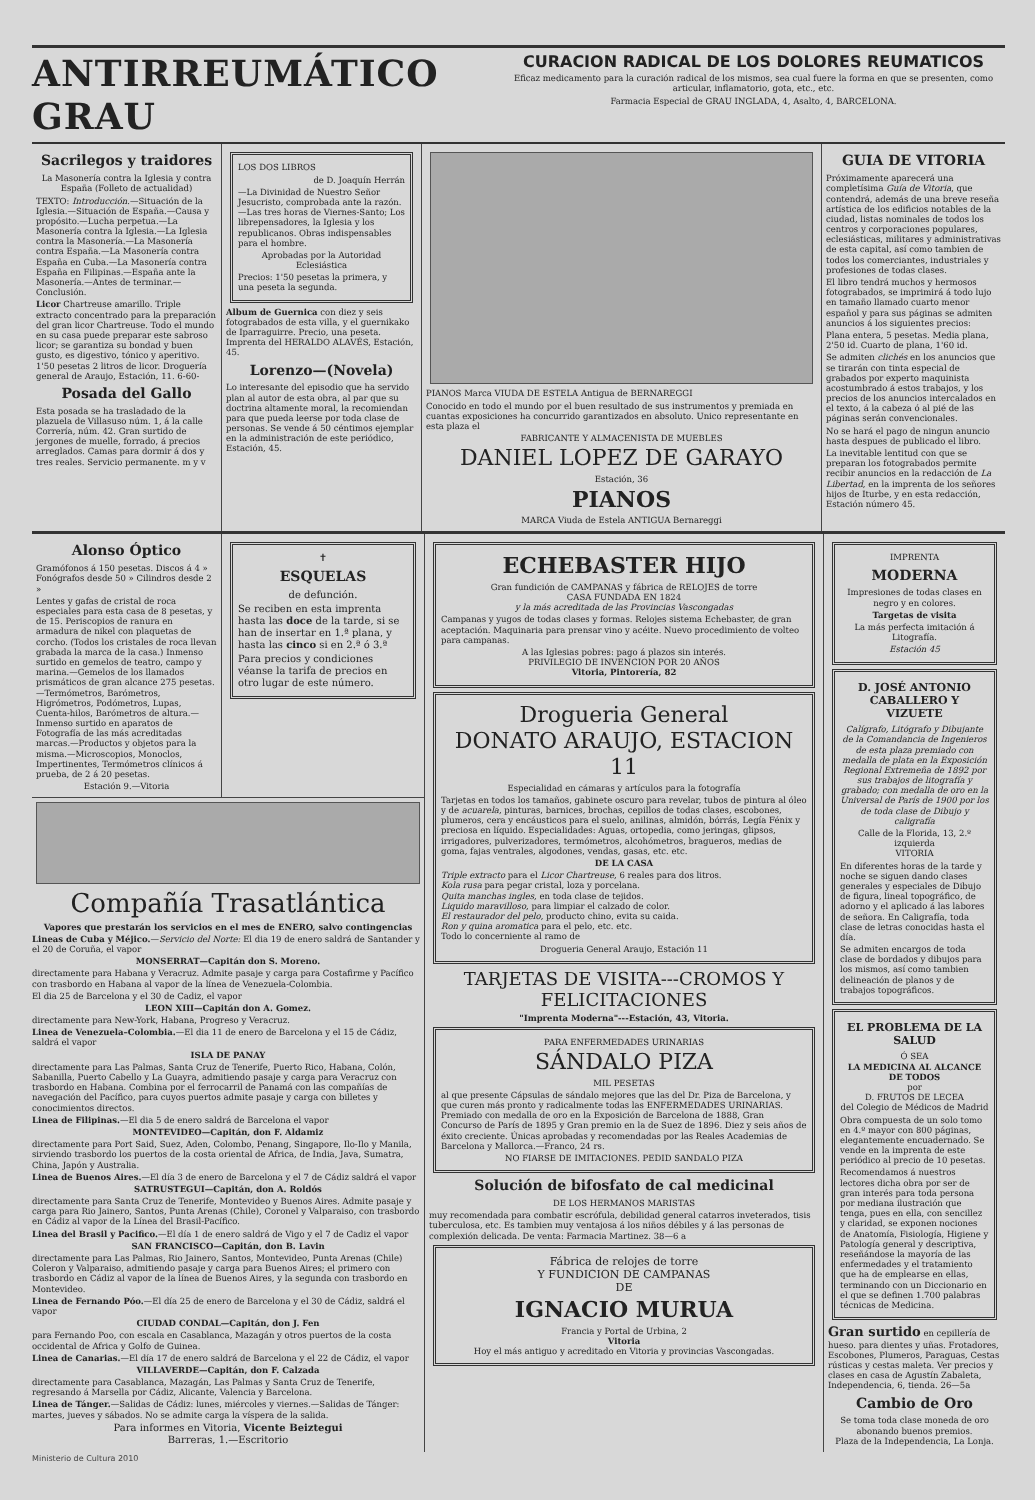ANTIRREUMÁTICO GRAU
CURACION RADICAL DE LOS DOLORES REUMATICOS
Eficaz medicamento para la curación radical de los mismos, sea cual fuere la forma en que se presenten, como articular, inflamatorio, gota, etc., etc.
Farmacia Especial de GRAU INGLADA, 4, Asalto, 4, BARCELONA.
Sacrilegos y traidores
La Masonería contra la Iglesia y contra España (Folleto de actualidad)
TEXTO: Introducción.—Situación de la Iglesia.—Situación de España.—Causa y propósito.—Lucha perpetua.—La Masonería contra la Iglesia.—La Iglesia contra la Masonería.—La Masonería contra España.—La Masonería contra España en Cuba.—La Masonería contra España en Filipinas.—España ante la Masonería.—Antes de terminar.—Conclusión.
Licor Chartreuse amarillo. Triple extracto concentrado para la preparación del gran licor Chartreuse. Todo el mundo en su casa puede preparar este sabroso licor; se garantiza su bondad y buen gusto, es digestivo, tónico y aperitivo. 1'50 pesetas 2 litros de licor. Droguería general de Araujo, Estación, 11. 6-60-
Posada del Gallo
Esta posada se ha trasladado de la plazuela de Villasuso núm. 1, á la calle Correría, núm. 42. Gran surtido de jergones de muelle, forrado, á precios arreglados. Camas para dormir á dos y tres reales. Servicio permanente. m y v
LOS DOS LIBROS
de D. Joaquín Herrán
—La Divinidad de Nuestro Señor Jesucristo, comprobada ante la razón. —Las tres horas de Viernes-Santo; Los librepensadores, la Iglesia y los republicanos. Obras indispensables para el hombre.
Aprobadas por la Autoridad Eclesiástica
Precios: 1'50 pesetas la primera, y una peseta la segunda.
Album de Guernica con diez y seis fotograbados de esta villa, y el guernikako de Iparraguirre. Precio, una peseta. Imprenta del HERALDO ALAVÉS, Estación, 45.
Lorenzo—(Novela)
Lo interesante del episodio que ha servido plan al autor de esta obra, al par que su doctrina altamente moral, la recomiendan para que pueda leerse por toda clase de personas. Se vende á 50 céntimos ejemplar en la administración de este periódico, Estación, 45.
PIANOS Marca VIUDA DE ESTELA Antigua de BERNAREGGI
Conocido en todo el mundo por el buen resultado de sus instrumentos y premiada en cuantas exposiciones ha concurrido garantizados en absoluto. Unico representante en esta plaza el
FABRICANTE Y ALMACENISTA DE MUEBLES
DANIEL LOPEZ DE GARAYO
Estación, 36
PIANOS
MARCA Viuda de Estela ANTIGUA Bernareggi
GUIA DE VITORIA
Próximamente aparecerá una completísima Guía de Vitoria, que contendrá, además de una breve reseña artística de los edificios notables de la ciudad, listas nominales de todos los centros y corporaciones populares, eclesiásticas, militares y administrativas de esta capital, así como tambien de todos los comerciantes, industriales y profesiones de todas clases.
El libro tendrá muchos y hermosos fotograbados, se imprimirá á todo lujo en tamaño llamado cuarto menor español y para sus páginas se admiten anuncios á los siguientes precios:
Plana entera, 5 pesetas. Media plana, 2'50 id. Cuarto de plana, 1'60 id.
Se admiten clichés en los anuncios que se tirarán con tinta especial de grabados por experto maquinista acostumbrado á estos trabajos, y los precios de los anuncios intercalados en el texto, á la cabeza ó al pié de las páginas serán convencionales.
No se hará el pago de ningun anuncio hasta despues de publicado el libro.
La inevitable lentitud con que se preparan los fotograbados permite recibir anuncios en la redacción de La Libertad, en la imprenta de los señores hijos de Iturbe, y en esta redacción, Estación número 45.
Alonso Óptico
Gramófonos á 150 pesetas. Discos á 4 » Fonógrafos desde 50 » Cilindros desde 2 »
Lentes y gafas de cristal de roca especiales para esta casa de 8 pesetas, y de 15. Periscopios de ranura en armadura de nikel con plaquetas de corcho. (Todos los cristales de roca llevan grabada la marca de la casa.) Inmenso surtido en gemelos de teatro, campo y marina.—Gemelos de los llamados prismáticos de gran alcance 275 pesetas.—Termómetros, Barómetros, Higrómetros, Podómetros, Lupas, Cuenta-hilos, Barómetros de altura.—Inmenso surtido en aparatos de Fotografía de las más acreditadas marcas.—Productos y objetos para la misma.—Microscopios, Monoclos, Impertinentes, Termómetros clínicos á prueba, de 2 á 20 pesetas.
Estación 9.—Vitoria
✝
ESQUELAS
de defunción.
Se reciben en esta imprenta hasta las doce de la tarde, si se han de insertar en 1.ª plana, y hasta las cinco si en 2.ª ó 3.ª
Para precios y condiciones véanse la tarifa de precios en otro lugar de este número.
Compañía Trasatlántica
Vapores que prestarán los servicios en el mes de ENERO, salvo contingencias
Lineas de Cuba y Méjico.—Servicio del Norte: El dia 19 de enero saldrá de Santander y el 20 de Coruña, el vapor
MONSERRAT—Capitán don S. Moreno.
directamente para Habana y Veracruz. Admite pasaje y carga para Costafirme y Pacífico con trasbordo en Habana al vapor de la línea de Venezuela-Colombia.
El dia 25 de Barcelona y el 30 de Cadiz, el vapor
LEON XIII—Capitán don A. Gomez.
directamente para New-York, Habana, Progreso y Veracruz.
Linea de Venezuela–Colombia.—El dia 11 de enero de Barcelona y el 15 de Cádiz, saldrá el vapor
ISLA DE PANAY
directamente para Las Palmas, Santa Cruz de Tenerife, Puerto Rico, Habana, Colón, Sabanilla, Puerto Cabello y La Guayra, admitiendo pasaje y carga para Veracruz con trasbordo en Habana. Combina por el ferrocarril de Panamá con las compañías de navegación del Pacífico, para cuyos puertos admite pasaje y carga con billetes y conocimientos directos.
Linea de Filipinas.—El dia 5 de enero saldrá de Barcelona el vapor
MONTEVIDEO—Capitán, don F. Aldamiz
directamente para Port Said, Suez, Aden, Colombo, Penang, Singapore, Ilo-Ilo y Manila, sirviendo trasbordo los puertos de la costa oriental de Africa, de India, Java, Sumatra, China, Japón y Australia.
Linea de Buenos Aires.—El día 3 de enero de Barcelona y el 7 de Cádiz saldrá el vapor
SATRUSTEGUI—Capitán, don A. Roldós
directamente para Santa Cruz de Tenerife, Montevideo y Buenos Aires. Admite pasaje y carga para Rio Jainero, Santos, Punta Arenas (Chile), Coronel y Valparaiso, con trasbordo en Cádiz al vapor de la Línea del Brasil-Pacífico.
Linea del Brasil y Pacifico.—El día 1 de enero saldrá de Vigo y el 7 de Cadiz el vapor
SAN FRANCISCO—Capitán, don B. Lavin
directamente para Las Palmas, Rio Jainero, Santos, Montevideo, Punta Arenas (Chile) Coleron y Valparaiso, admitiendo pasaje y carga para Buenos Aires; el primero con trasbordo en Cádiz al vapor de la línea de Buenos Aires, y la segunda con trasbordo en Montevideo.
Linea de Fernando Póo.—El día 25 de enero de Barcelona y el 30 de Cádiz, saldrá el vapor
CIUDAD CONDAL—Capitán, don J. Fen
para Fernando Poo, con escala en Casablanca, Mazagán y otros puertos de la costa occidental de Africa y Golfo de Guinea.
Linea de Canarias.—El día 17 de enero saldrá de Barcelona y el 22 de Cádiz, el vapor
VILLAVERDE—Capitán, don F. Calzada
directamente para Casablanca, Mazagán, Las Palmas y Santa Cruz de Tenerife, regresando á Marsella por Cádiz, Alicante, Valencia y Barcelona.
Linea de Tánger.—Salidas de Cádiz: lunes, miércoles y viernes.—Salidas de Tánger: martes, jueves y sábados. No se admite carga la víspera de la salida.
Para informes en Vitoria, Vicente Beiztegui
Barreras, 1.—Escritorio
ECHEBASTER HIJO
Gran fundición de CAMPANAS y fábrica de RELOJES de torre
CASA FUNDADA EN 1824
y la más acreditada de las Provincias Vascongadas
Campanas y yugos de todas clases y formas. Relojes sistema Echebaster, de gran aceptación. Maquinaria para prensar vino y acéite. Nuevo procedimiento de volteo para campanas.
A las Iglesias pobres: pago á plazos sin interés.
PRIVILEGIO DE INVENCION POR 20 AÑOS
Vitoria, Pintorería, 82
Drogueria General
DONATO ARAUJO, ESTACION 11
Especialidad en cámaras y artículos para la fotografía
Tarjetas en todos los tamaños, gabinete oscuro para revelar, tubos de pintura al óleo y de acuarela, pinturas, barnices, brochas, cepillos de todas clases, escobones, plumeros, cera y encáusticos para el suelo, anilinas, almidón, bórrás, Legía Fénix y preciosa en líquido. Especialidades: Aguas, ortopedia, como jeringas, glipsos, irrigadores, pulverizadores, termómetros, alcohómetros, bragueros, medias de goma, fajas ventrales, algodones, vendas, gasas, etc. etc.
DE LA CASA
Triple extracto para el Licor Chartreuse, 6 reales para dos litros.
Kola rusa para pegar cristal, loza y porcelana.
Quita manchas ingles, en toda clase de tejidos.
Liquido maravilloso, para limpiar el calzado de color.
El restaurador del pelo, producto chino, evita su caida.
Ron y quina aromatica para el pelo, etc. etc.
Todo lo concerniente al ramo de
Drogueria General Araujo, Estación 11
TARJETAS DE VISITA---CROMOS Y FELICITACIONES
"Imprenta Moderna"---Estación, 43, Vitoria.
PARA ENFERMEDADES URINARIAS
SÁNDALO PIZA
MIL PESETAS
al que presente Cápsulas de sándalo mejores que las del Dr. Piza de Barcelona, y que curen más pronto y radicalmente todas las ENFERMEDADES URINARIAS. Premiado con medalla de oro en la Exposición de Barcelona de 1888, Gran Concurso de París de 1895 y Gran premio en la de Suez de 1896. Diez y seis años de éxito creciente. Únicas aprobadas y recomendadas por las Reales Academias de Barcelona y Mallorca.—Franco, 24 rs.
NO FIARSE DE IMITACIONES. PEDID SANDALO PIZA
Solución de bifosfato de cal medicinal
DE LOS HERMANOS MARISTAS
muy recomendada para combatir escrófula, debilidad general catarros inveterados, tisis tuberculosa, etc. Es tambien muy ventajosa á los niños débiles y á las personas de complexión delicada. De venta: Farmacia Martinez. 38—6 a
Fábrica de relojes de torre
Y FUNDICION DE CAMPANAS
DE
IGNACIO MURUA
Francia y Portal de Urbina, 2
Vitoria
Hoy el más antiguo y acreditado en Vitoria y provincias Vascongadas.
IMPRENTA
MODERNA
Impresiones de todas clases en negro y en colores.
Targetas de visita
La más perfecta imitación á Litografía.
Estación 45
D. JOSÉ ANTONIO CABALLERO Y VIZUETE
Calígrafo, Litógrafo y Dibujante de la Comandancia de Ingenieros de esta plaza premiado con medalla de plata en la Exposición Regional Extremeña de 1892 por sus trabajos de litografía y grabado; con medalla de oro en la Universal de París de 1900 por los de toda clase de Dibujo y caligrafía
Calle de la Florida, 13, 2.º izquierda
VITORIA
En diferentes horas de la tarde y noche se siguen dando clases generales y especiales de Dibujo de figura, lineal topográfico, de adorno y el aplicado á las labores de señora. En Caligrafía, toda clase de letras conocidas hasta el día.
Se admiten encargos de toda clase de bordados y dibujos para los mismos, así como tambien delineación de planos y de trabajos topográficos.
EL PROBLEMA DE LA SALUD
Ó SEA
LA MEDICINA AL ALCANCE DE TODOS
por
D. FRUTOS DE LECEA
del Colegio de Médicos de Madrid
Obra compuesta de un solo tomo en 4.º mayor con 800 páginas, elegantemente encuadernado. Se vende en la imprenta de este periódico al precio de 10 pesetas.
Recomendamos á nuestros lectores dicha obra por ser de gran interés para toda persona por mediana ilustración que tenga, pues en ella, con sencillez y claridad, se exponen nociones de Anatomía, Fisiología, Higiene y Patología general y descriptiva, reseñándose la mayoría de las enfermedades y el tratamiento que ha de emplearse en ellas, terminando con un Diccionario en el que se definen 1.700 palabras técnicas de Medicina.
Gran surtido en cepillería de hueso. para dientes y uñas. Frotadores, Escobones, Plumeros, Paraguas, Cestas rústicas y cestas maleta. Ver precios y clases en casa de Agustín Zabaleta, Independencia, 6, tienda. 26—5a
Cambio de Oro
Se toma toda clase moneda de oro abonando buenos premios.
Plaza de la Independencia, La Lonja.
Ministerio de Cultura 2010